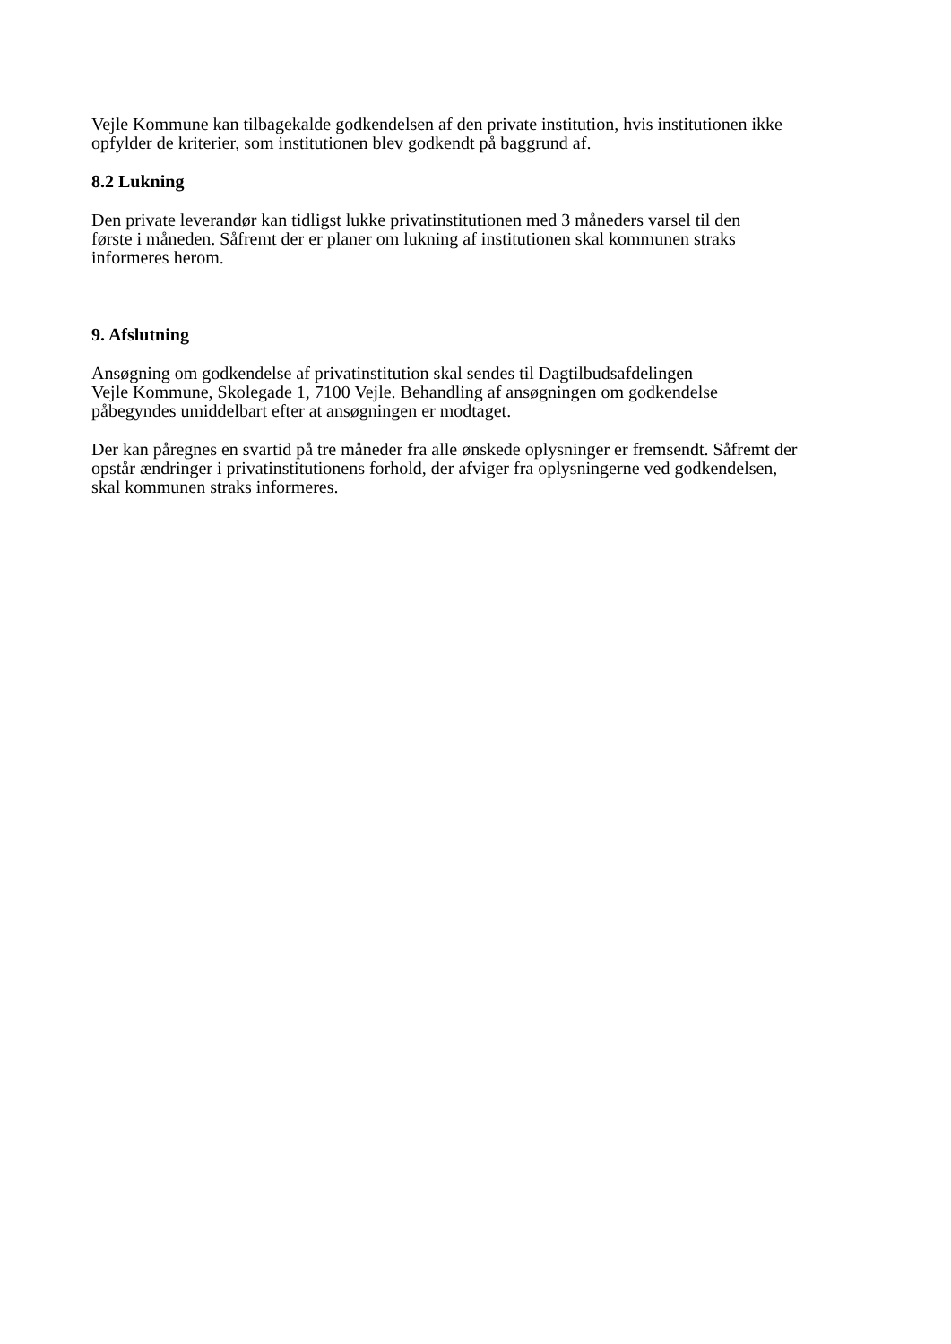Vejle Kommune kan tilbagekalde godkendelsen af den private institution, hvis institutionen ikke
opfylder de kriterier, som institutionen blev godkendt på baggrund af.
8.2 Lukning
Den private leverandør kan tidligst lukke privatinstitutionen med 3 måneders varsel til den
første i måneden. Såfremt der er planer om lukning af institutionen skal kommunen straks
informeres herom.
9. Afslutning
Ansøgning om godkendelse af privatinstitution skal sendes til Dagtilbudsafdelingen
Vejle Kommune, Skolegade 1, 7100 Vejle. Behandling af ansøgningen om godkendelse
påbegyndes umiddelbart efter at ansøgningen er modtaget.
Der kan påregnes en svartid på tre måneder fra alle ønskede oplysninger er fremsendt. Såfremt der
opstår ændringer i privatinstitutionens forhold, der afviger fra oplysningerne ved godkendelsen,
skal kommunen straks informeres.